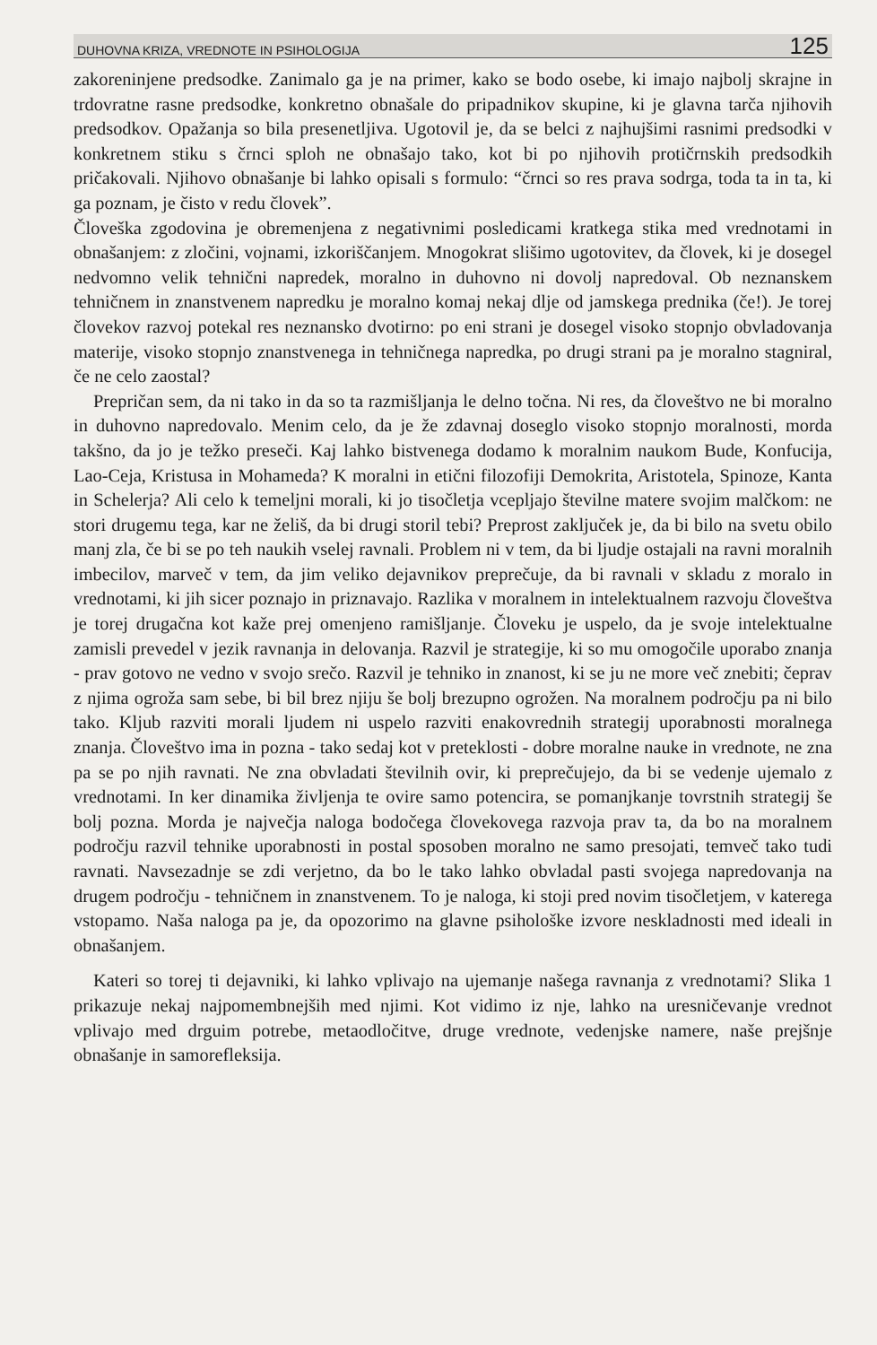DUHOVNA KRIZA, VREDNOTE IN PSIHOLOGIJA 125
zakoreninjene predsodke. Zanimalo ga je na primer, kako se bodo osebe, ki imajo najbolj skrajne in trdovratne rasne predsodke, konkretno obnašale do pripadnikov skupine, ki je glavna tarča njihovih predsodkov. Opažanja so bila presenetljiva. Ugotovil je, da se belci z najhujšimi rasnimi predsodki v konkretnem stiku s črnci sploh ne obnašajo tako, kot bi po njihovih protičrnskih predsodkih pričakovali. Njihovo obnašanje bi lahko opisali s formulo: “črnci so res prava sodrga, toda ta in ta, ki ga poznam, je čisto v redu človek”.
Človeška zgodovina je obremenjena z negativnimi posledicami kratkega stika med vrednotami in obnašanjem: z zločini, vojnami, izkoriščanjem. Mnogokrat slišimo ugotovitev, da človek, ki je dosegel nedvomno velik tehnični napredek, moralno in duhovno ni dovolj napredoval. Ob neznanskem tehničnem in znanstvenem napredku je moralno komaj nekaj dlje od jamskega prednika (če!). Je torej človekov razvoj potekal res neznansko dvotirno: po eni strani je dosegel visoko stopnjo obvladovanja materije, visoko stopnjo znanstvenega in tehničnega napredka, po drugi strani pa je moralno stagniral, če ne celo zaostal?
Prepričan sem, da ni tako in da so ta razmišljanja le delno točna. Ni res, da človeštvo ne bi moralno in duhovno napredovalo. Menim celo, da je že zdavnaj doseglo visoko stopnjo moralnosti, morda takšno, da jo je težko preseči. Kaj lahko bistvenega dodamo k moralnim naukom Bude, Konfucija, Lao-Ceja, Kristusa in Mohameda? K moralni in etični filozofiji Demokrita, Aristotela, Spinoze, Kanta in Schelerja? Ali celo k temeljni morali, ki jo tisočletja vcepljajo številne matere svojim malčkom: ne stori drugemu tega, kar ne želiš, da bi drugi storil tebi? Preprost zaključek je, da bi bilo na svetu obilo manj zla, če bi se po teh naukih vselej ravnali. Problem ni v tem, da bi ljudje ostajali na ravni moralnih imbecilov, marveč v tem, da jim veliko dejavnikov preprečuje, da bi ravnali v skladu z moralo in vrednotami, ki jih sicer poznajo in priznavajo. Razlika v moralnem in intelektualnem razvoju človeštva je torej drugačna kot kaže prej omenjeno ramišljanje. Človeku je uspelo, da je svoje intelektualne zamisli prevedel v jezik ravnanja in delovanja. Razvil je strategije, ki so mu omogočile uporabo znanja - prav gotovo ne vedno v svojo srečo. Razvil je tehniko in znanost, ki se ju ne more več znebiti; čeprav z njima ogroža sam sebe, bi bil brez njiju še bolj brezupno ogrožen. Na moralnem področju pa ni bilo tako. Kljub razviti morali ljudem ni uspelo razviti enakovrednih strategij uporabnosti moralnega znanja. Človeštvo ima in pozna - tako sedaj kot v preteklosti - dobre moralne nauke in vrednote, ne zna pa se po njih ravnati. Ne zna obvladati številnih ovir, ki preprečujejo, da bi se vedenje ujemalo z vrednotami. In ker dinamika življenja te ovire samo potencira, se pomanjkanje tovrstnih strategij še bolj pozna. Morda je največja naloga bodočega človekovega razvoja prav ta, da bo na moralnem področju razvil tehnike uporabnosti in postal sposoben moralno ne samo presojati, temveč tako tudi ravnati. Navsezadnje se zdi verjetno, da bo le tako lahko obvladal pasti svojega napredovanja na drugem področju - tehničnem in znanstvenem. To je naloga, ki stoji pred novim tisočletjem, v katerega vstopamo. Naša naloga pa je, da opozorimo na glavne psihološke izvore neskladnosti med ideali in obnašanjem.
Kateri so torej ti dejavniki, ki lahko vplivajo na ujemanje našega ravnanja z vrednotami? Slika 1 prikazuje nekaj najpomembnejših med njimi. Kot vidimo iz nje, lahko na uresničevanje vrednot vplivajo med drguim potrebe, metaodločitve, druge vrednote, vedenjske namere, naše prejšnje obnašanje in samorefleksija.